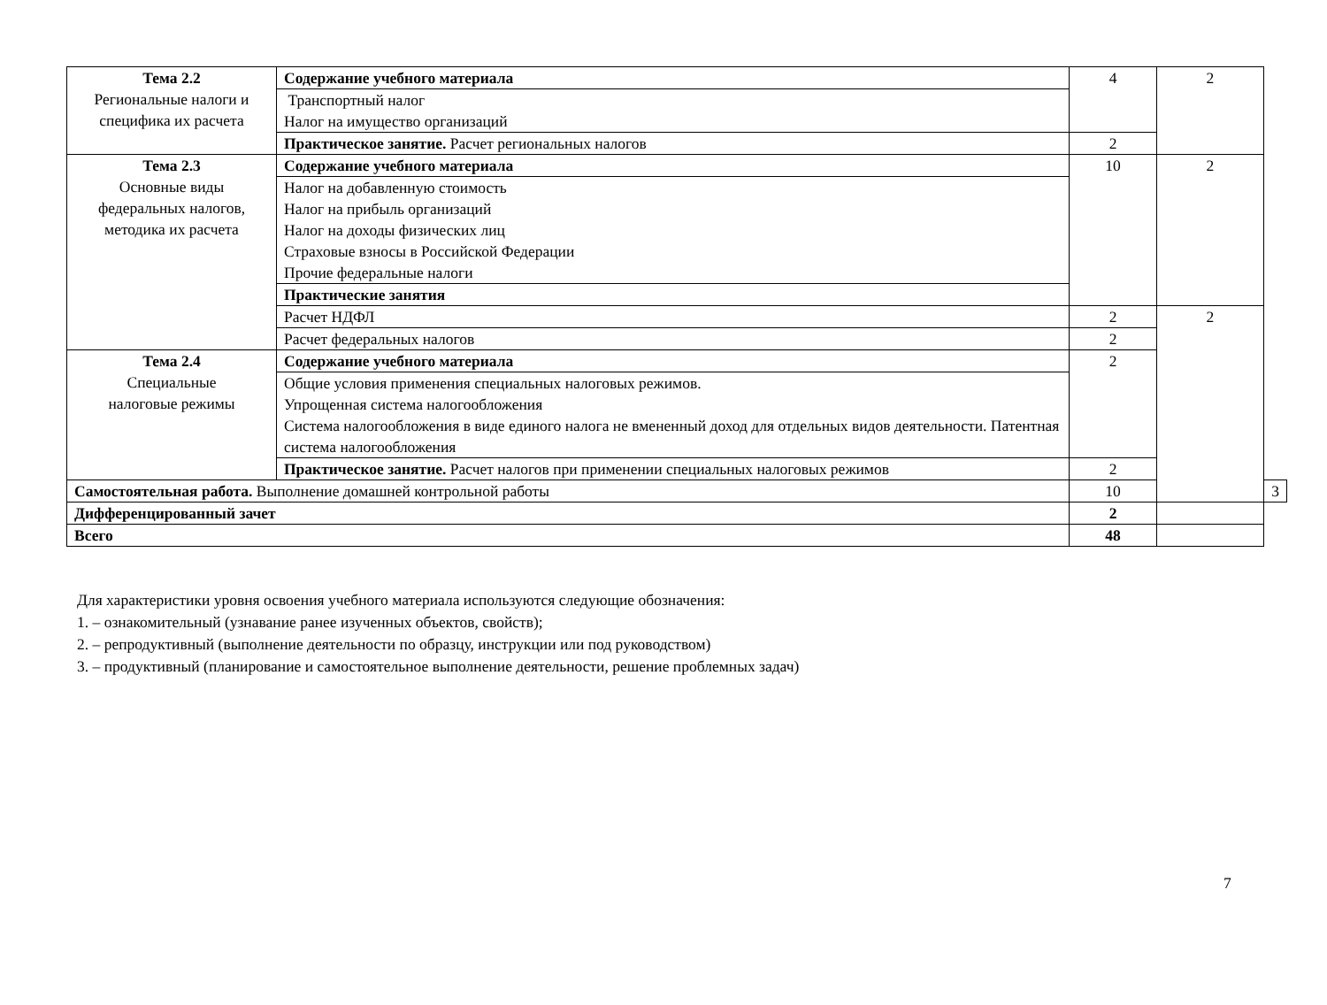| Тема 2.2 Региональные налоги и специфика их расчета | Содержание учебного материала | 4 | 2 | |
| | Транспортный налог Налог на имущество организаций | | | |
| | Практическое занятие. Расчет региональных налогов | 2 | | |
| Тема 2.3 Основные виды федеральных налогов, методика их расчета | Содержание учебного материала | 10 | 2 | |
| | Налог на добавленную стоимость Налог на прибыль организаций Налог на доходы физических лиц Страховые взносы в Российской Федерации Прочие федеральные налоги | | | |
| | Практические занятия | | | |
| | Расчет НДФЛ | 2 | 2 | |
| | Расчет федеральных налогов | 2 | | |
| Тема 2.4 Специальные налоговые режимы | Содержание учебного материала | 2 | | |
| | Общие условия применения специальных налоговых режимов. Упрощенная система налогообложения Система налогообложения в виде единого налога не вмененный доход для отдельных видов деятельности. Патентная система налогообложения | | | |
| | Практическое занятие. Расчет налогов при применении специальных налоговых режимов | 2 | | |
| Самостоятельная работа. Выполнение домашней контрольной работы | | 10 | | 3 |
| Дифференцированный зачет | | 2 | | |
| Всего | | 48 | | |
Для характеристики уровня освоения учебного материала используются следующие обозначения:
1. – ознакомительный (узнавание ранее изученных объектов, свойств);
2. – репродуктивный (выполнение деятельности по образцу, инструкции или под руководством)
3. – продуктивный (планирование и самостоятельное выполнение деятельности, решение проблемных задач)
7